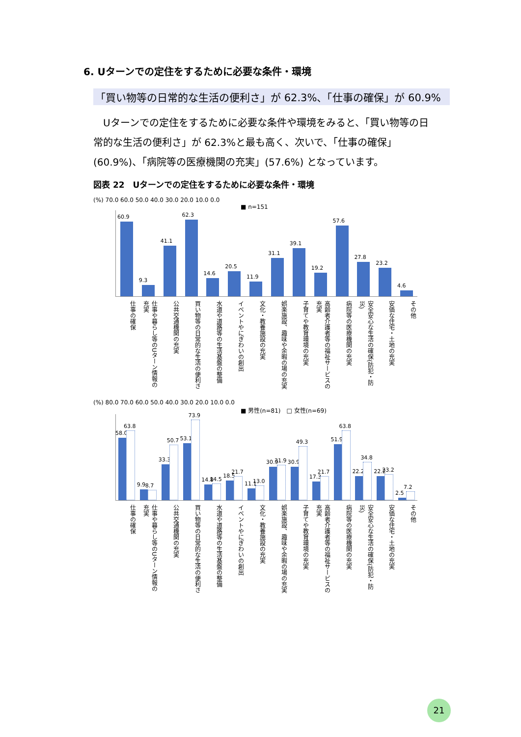6. Uターンでの定住をするために必要な条件・環境
「買い物等の日常的な生活の便利さ」が 62.3%、「仕事の確保」が 60.9%
Uターンでの定住をするために必要な条件や環境をみると、「買い物等の日常的な生活の便利さ」が 62.3%と最も高く、次いで、「仕事の確保」(60.9%)、「病院等の医療機関の充実」(57.6%) となっています。
図表 22　Uターンでの定住をするために必要な条件・環境
(%) 70.0 60.0 50.0 40.0 30.0 20.0 10.0 0.0
■ n=151
60.9
9.3
41.1
62.3
14.6
20.5
11.9
31.1
39.1
19.2
57.6
27.8
23.2
4.6
仕事の確保
仕事や暮らし等のUターン情報の充実
公共交通機関の充実
買い物等の日常的な生活の便利さ
水道や道路等の生活基盤の整備
イベントやにぎわいの創出
文化・教養施設の充実
娯楽施設、趣味や余暇の場の充実
子育てや教育環境の充実
高齢者介護者等の福祉サービスの充実
病院等の医療機関の充実
安全安心な生活の確保(防犯・防災)
安価な住宅・土地の充実
その他
(%) 80.0 70.0 60.0 50.0 40.0 30.0 20.0 10.0 0.0
■ 男性(n=81)　□ 女性(n=69)
58.0
63.8
9.9
8.7
33.3
50.7
53.1
73.9
14.8
14.5
18.5
21.7
11.1
13.0
30.9
31.9
30.9
49.3
17.3
21.7
51.9
63.8
22.2
34.8
22.2
23.2
2.5
7.2
仕事の確保
仕事や暮らし等のUターン情報の充実
公共交通機関の充実
買い物等の日常的な生活の便利さ
水道や道路等の生活基盤の整備
イベントやにぎわいの創出
文化・教養施設の充実
娯楽施設、趣味や余暇の場の充実
子育てや教育環境の充実
高齢者介護者等の福祉サービスの充実
病院等の医療機関の充実
安全安心な生活の確保(防犯・防災)
安価な住宅・土地の充実
その他
21